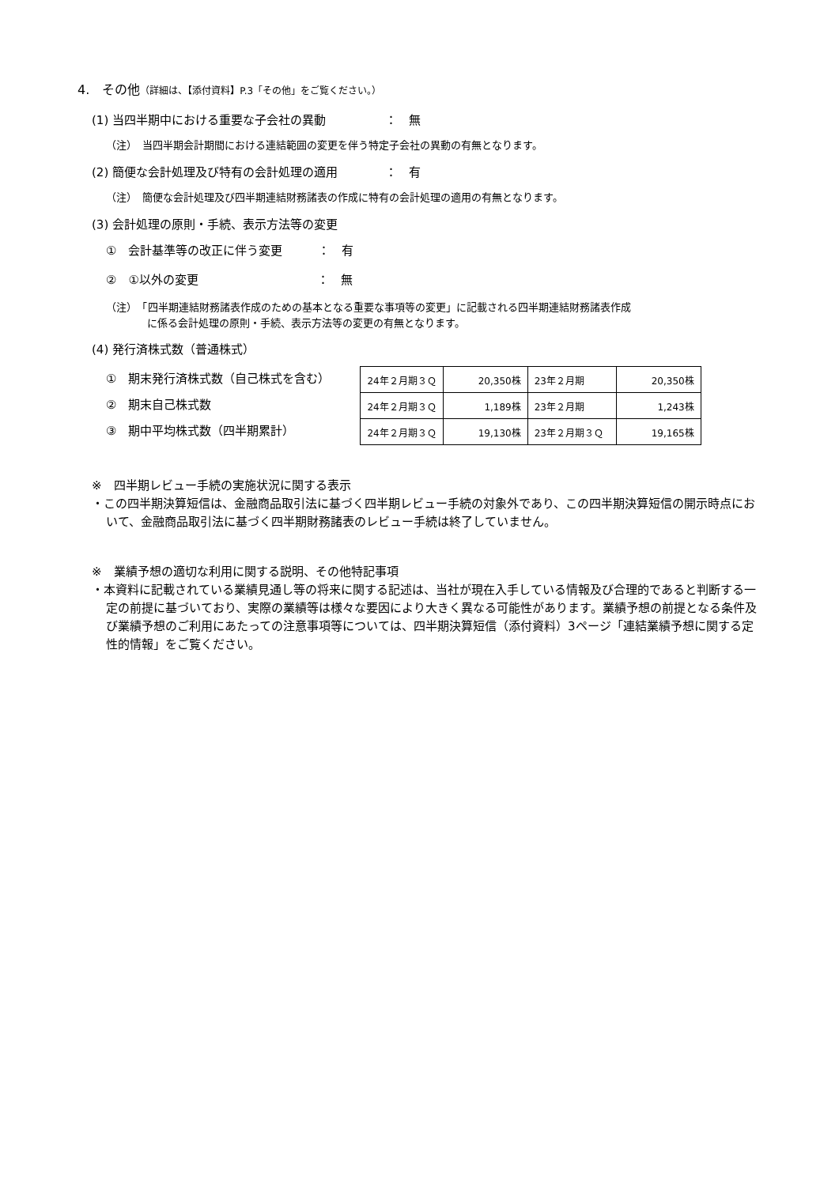4.　その他（詳細は、【添付資料】P.3「その他」をご覧ください。）
(1) 当四半期中における重要な子会社の異動　　　　　：　無
（注）　当四半期会計期間における連結範囲の変更を伴う特定子会社の異動の有無となります。
(2) 簡便な会計処理及び特有の会計処理の適用　　　　：　有
（注）　簡便な会計処理及び四半期連結財務諸表の作成に特有の会計処理の適用の有無となります。
(3) 会計処理の原則・手続、表示方法等の変更
①　会計基準等の改正に伴う変更　　　：　有
②　①以外の変更　　　　　　　　　　：　無
（注）　「四半期連結財務諸表作成のための基本となる重要な事項等の変更」に記載される四半期連結財務諸表作成
　　　　に係る会計処理の原則・手続、表示方法等の変更の有無となります。
(4) 発行済株式数（普通株式）
①　期末発行済株式数（自己株式を含む）
②　期末自己株式数
③　期中平均株式数（四半期累計）
| 24年２月期３Ｑ | 20,350株 | 23年２月期 | 20,350株 |
| 24年２月期３Ｑ | 1,189株 | 23年２月期 | 1,243株 |
| 24年２月期３Ｑ | 19,130株 | 23年２月期３Ｑ | 19,165株 |
※　四半期レビュー手続の実施状況に関する表示
・この四半期決算短信は、金融商品取引法に基づく四半期レビュー手続の対象外であり、この四半期決算短信の開示時点において、金融商品取引法に基づく四半期財務諸表のレビュー手続は終了していません。
※　業績予想の適切な利用に関する説明、その他特記事項
・本資料に記載されている業績見通し等の将来に関する記述は、当社が現在入手している情報及び合理的であると判断する一定の前提に基づいており、実際の業績等は様々な要因により大きく異なる可能性があります。業績予想の前提となる条件及び業績予想のご利用にあたっての注意事項等については、四半期決算短信（添付資料）3ページ「連結業績予想に関する定性的情報」をご覧ください。